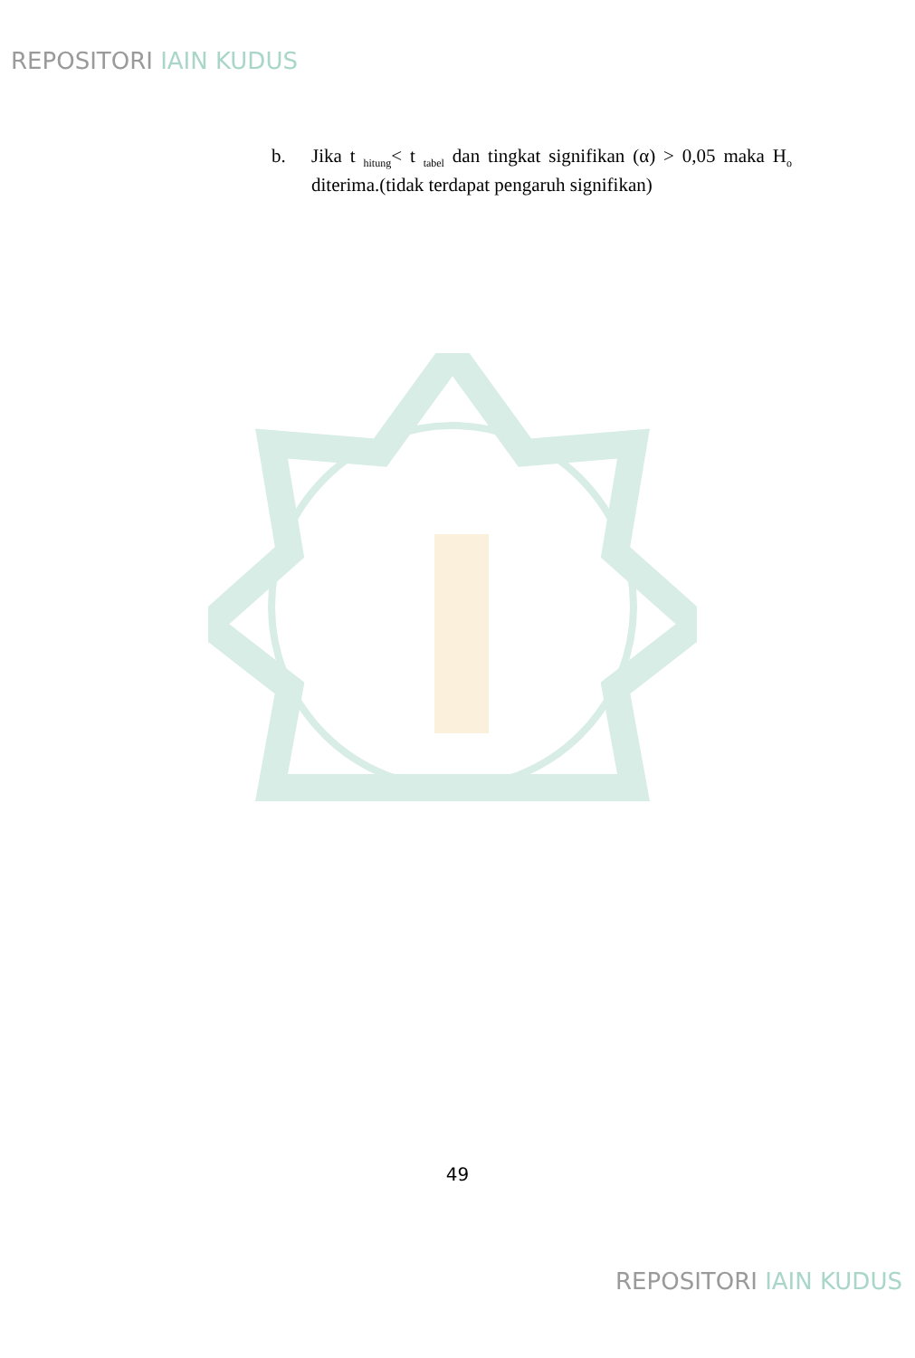REPOSITORI IAIN KUDUS
b. Jika t <sub>hitung</sub>< t <sub>tabel</sub> dan tingkat signifikan (α) > 0,05 maka H<sub>o</sub> diterima.(tidak terdapat pengaruh signifikan)
49
REPOSITORI IAIN KUDUS